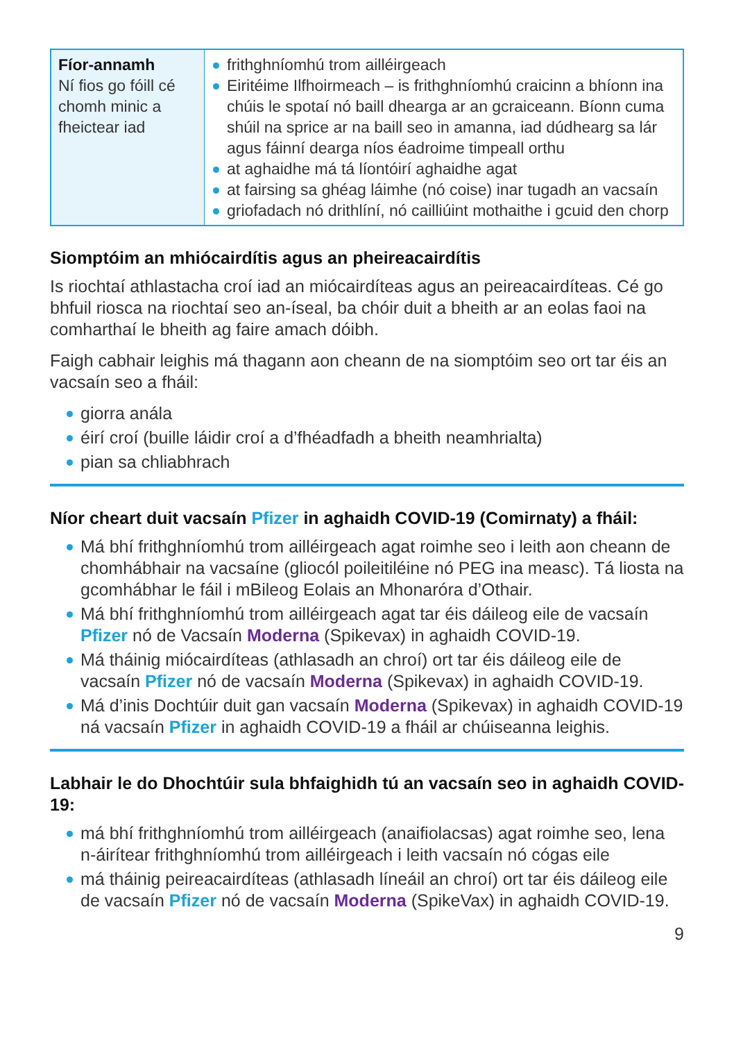| Fíor-annamh Ní fios go fóill cé chomh minic a fheictear iad | frithghníomhú trom ailléirgeach Eiritéime Ilfhoirmeach – is frithghníomhú craicinn a bhíonn ina chúis le spotaí nó baill dhearga ar an gcraiceann. Bíonn cuma shúil na sprice ar na baill seo in amanna, iad dúdhearg sa lár agus fáinní dearga níos éadroime timpeall orthu at aghaidhe má tá líontóirí aghaidhe agat at fairsing sa ghéag láimhe (nó coise) inar tugadh an vacsaín griofadach nó drithlíní, nó cailliúint mothaithe i gcuid den chorp |
Siomptóim an mhiócairdítis agus an pheireacairdítis
Is riochtaí athlastacha croí iad an miócairdíteas agus an peireacairdíteas. Cé go bhfuil riosca na riochtaí seo an-íseal, ba chóir duit a bheith ar an eolas faoi na comharthaí le bheith ag faire amach dóibh.
Faigh cabhair leighis má thagann aon cheann de na siomptóim seo ort tar éis an vacsaín seo a fháil:
giorra anála
éirí croí (buille láidir croí a d’fhéadfadh a bheith neamhrialta)
pian sa chliabhrach
Níor cheart duit vacsaín Pfizer in aghaidh COVID-19 (Comirnaty) a fháil:
Má bhí frithghníomhú trom ailléirgeach agat roimhe seo i leith aon cheann de chomhábhair na vacsaíne (gliocól poileitiléine nó PEG ina measc). Tá liosta na gcomhábhar le fáil i mBileog Eolais an Mhonaróra d’Othair.
Má bhí frithghníomhú trom ailléirgeach agat tar éis dáileog eile de vacsaín Pfizer nó de Vacsaín Moderna (Spikevax) in aghaidh COVID-19.
Má tháinig miócairdíteas (athlasadh an chroí) ort tar éis dáileog eile de vacsaín Pfizer nó de vacsaín Moderna (Spikevax) in aghaidh COVID-19.
Má d’inis Dochtúir duit gan vacsaín Moderna (Spikevax) in aghaidh COVID-19 ná vacsaín Pfizer in aghaidh COVID-19 a fháil ar chúiseanna leighis.
Labhair le do Dhochtúir sula bhfaighidh tú an vacsaín seo in aghaidh COVID-19:
má bhí frithghníomhú trom ailléirgeach (anaifiolacsas) agat roimhe seo, lena n-áirítear frithghníomhú trom ailléirgeach i leith vacsaín nó cógas eile
má tháinig peireacairdíteas (athlasadh líneáil an chroí) ort tar éis dáileog eile de vacsaín Pfizer nó de vacsaín Moderna (SpikeVax) in aghaidh COVID-19.
9